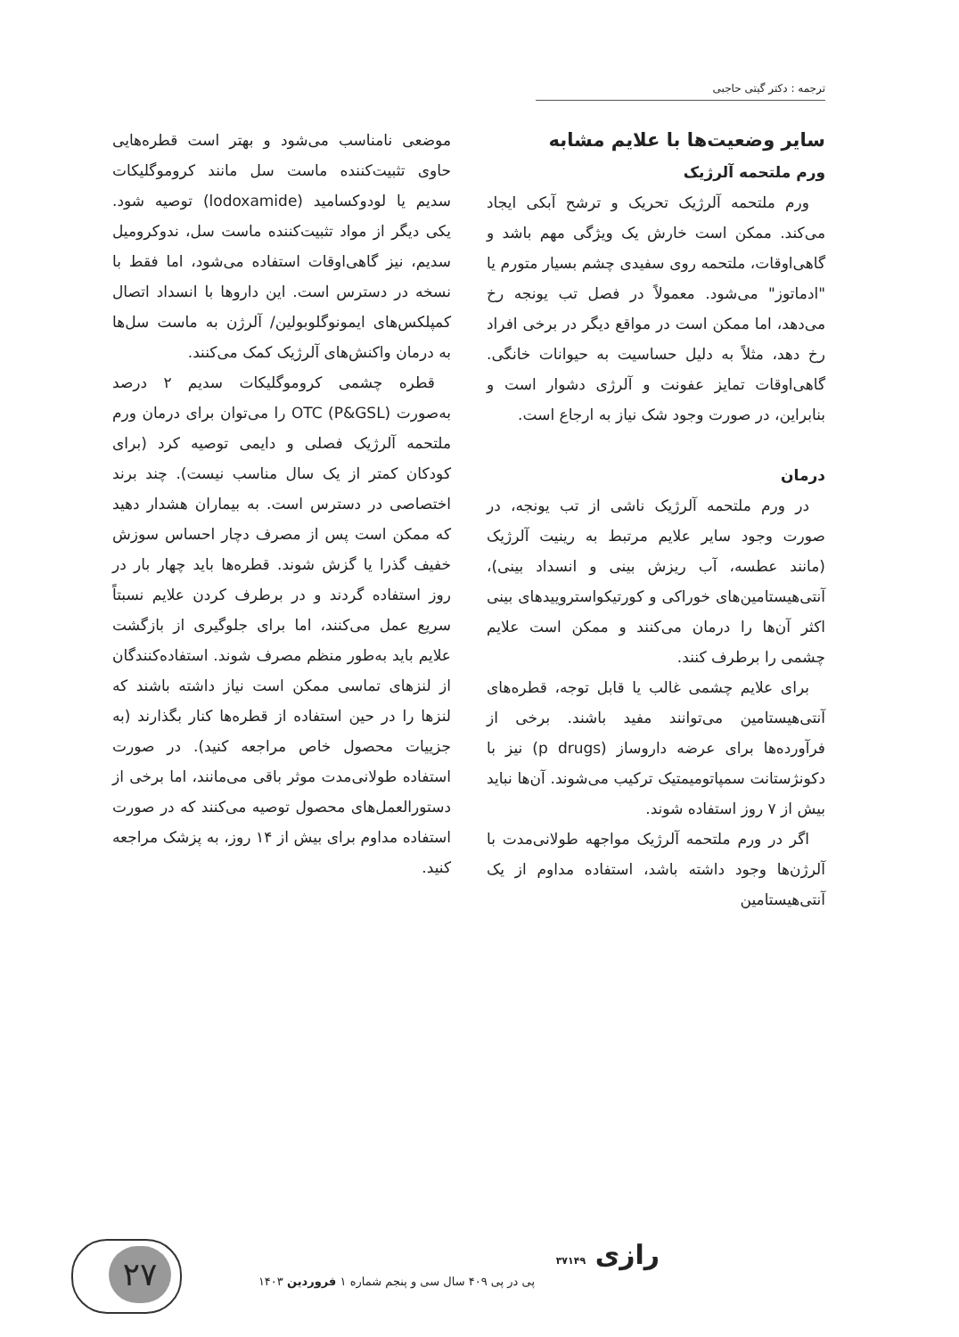ترجمه : دکتر گیتی حاجبی
سایر وضعیت‌ها با علایم مشابه
ورم ملتحمه آلرژیک
ورم ملتحمه آلرژیک تحریک و ترشح آبکی ایجاد می‌کند. ممکن است خارش یک ویژگی مهم باشد و گاهی‌اوقات، ملتحمه روی سفیدی چشم بسیار متورم یا "ادماتوز" می‌شود. معمولاً در فصل تب یونجه رخ می‌دهد، اما ممکن است در مواقع دیگر در برخی افراد رخ دهد، مثلاً به دلیل حساسیت به حیوانات خانگی. گاهی‌اوقات تمایز عفونت و آلرژی دشوار است و بنابراین، در صورت وجود شک نیاز به ارجاع است.
درمان
در ورم ملتحمه آلرژیک ناشی از تب یونجه، در صورت وجود سایر علایم مرتبط به رینیت آلرژیک (مانند عطسه، آب ریزش بینی و انسداد بینی)، آنتی‌هیستامین‌های خوراکی و کورتیکواستروییدهای بینی اکثر آن‌ها را درمان می‌کنند و ممکن است علایم چشمی را برطرف کنند.
برای علایم چشمی غالب یا قابل توجه، قطره‌های آنتی‌هیستامین می‌توانند مفید باشند. برخی از فرآورده‌ها برای عرضه داروساز (p drugs) نیز با دکونژستانت سمپاتومیمتیک ترکیب می‌شوند. آن‌ها نباید بیش از ۷ روز استفاده شوند.
اگر در ورم ملتحمه آلرژیک مواجهه طولانی‌مدت با آلرژن‌ها وجود داشته باشد، استفاده مداوم از یک آنتی‌هیستامین
موضعی نامناسب می‌شود و بهتر است قطره‌هایی حاوی تثبیت‌کننده ماست سل مانند کروموگلیکات سدیم یا لودوکسامید (lodoxamide) توصیه شود. یکی دیگر از مواد تثبیت‌کننده ماست سل، ندوکرومیل سدیم، نیز گاهی‌اوقات استفاده می‌شود، اما فقط با نسخه در دسترس است. این داروها با انسداد اتصال کمپلکس‌های ایمونوگلوبولین/ آلرژن به ماست سل‌ها به درمان واکنش‌های آلرژیک کمک می‌کنند.
قطره چشمی کروموگلیکات سدیم ۲ درصد به‌صورت OTC (P&GSL) را می‌توان برای درمان ورم ملتحمه آلرژیک فصلی و دایمی توصیه کرد (برای کودکان کمتر از یک سال مناسب نیست). چند برند اختصاصی در دسترس است. به بیماران هشدار دهید که ممکن است پس از مصرف دچار احساس سوزش خفیف گذرا یا گزش شوند. قطره‌ها باید چهار بار در روز استفاده گردند و در برطرف کردن علایم نسبتاً سریع عمل می‌کنند، اما برای جلوگیری از بازگشت علایم باید به‌طور منظم مصرف شوند. استفاده‌کنندگان از لنزهای تماسی ممکن است نیاز داشته باشند که لنزها را در حین استفاده از قطره‌ها کنار بگذارند (به جزییات محصول خاص مراجعه کنید). در صورت استفاده طولانی‌مدت موثر باقی می‌مانند، اما برخی از دستورالعمل‌های محصول توصیه می‌کنند که در صورت استفاده مداوم برای بیش از ۱۴ روز، به پزشک مراجعه کنید.
رازی ۳۷۱۴۹
پی در پی ۴۰۹ سال سی و پنجم شماره ۱ فروردین ۱۴۰۳
۲۷